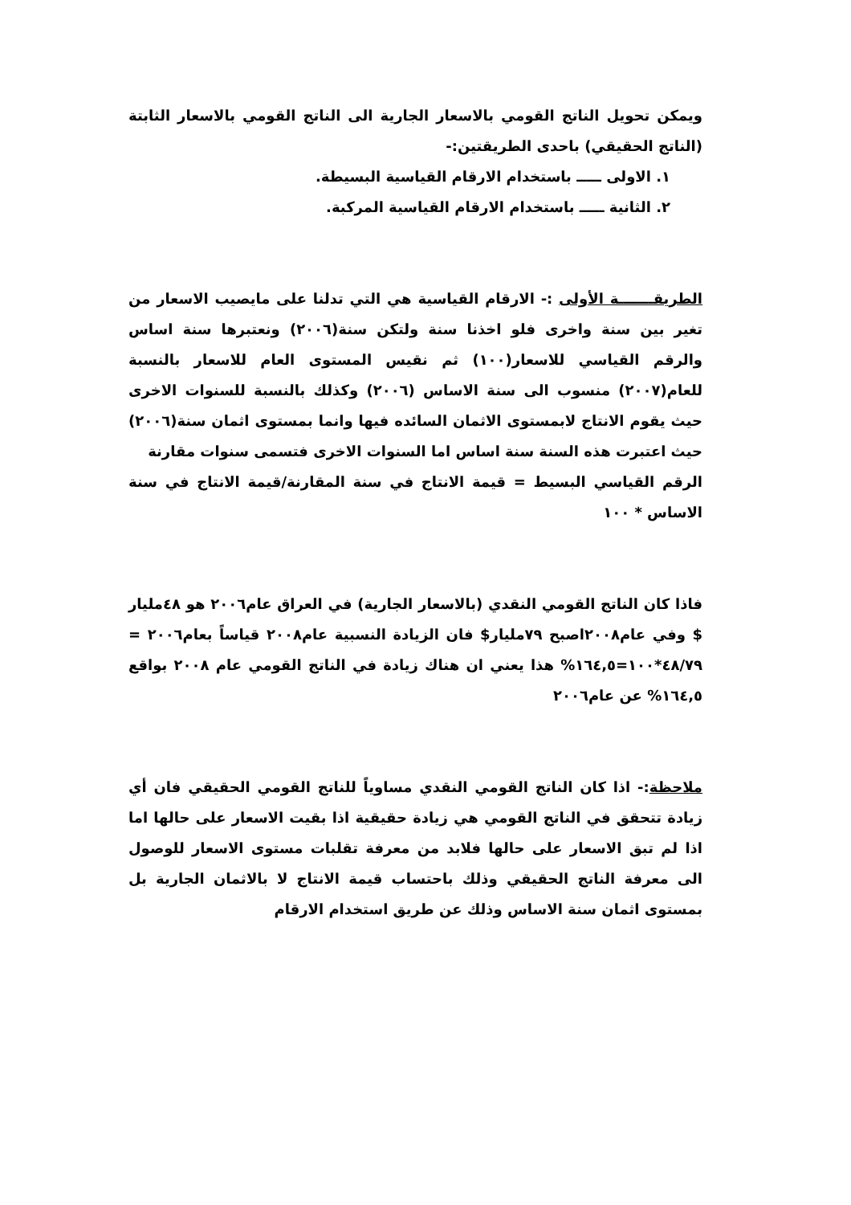ويمكن تحويل الناتج القومي بالاسعار الجارية الى الناتج القومي بالاسعار الثابتة (الناتج الحقيقي) باحدى الطريقتين:-
١. الاولى ـــــ باستخدام الارقام القياسية البسيطة.
٢. الثانية ـــــ باستخدام الارقام القياسية المركبة.
الطريقـــــــة الأولى :- الارقام القياسية هي التي تدلنا على مايصيب الاسعار من تغير بين سنة واخرى فلو اخذنا سنة ولتكن سنة(٢٠٠٦) ونعتبرها سنة اساس والرقم القياسي للاسعار(١٠٠) ثم نقيس المستوى العام للاسعار بالنسبة للعام(٢٠٠٧) منسوب الى سنة الاساس (٢٠٠٦) وكذلك بالنسبة للسنوات الاخرى حيث يقوم الانتاج لابمستوى الاثمان السائده فيها وانما بمستوى اثمان سنة(٢٠٠٦) حيث اعتبرت هذه السنة سنة اساس اما السنوات الاخرى فتسمى سنوات مقارنة
الرقم القياسي البسيط = قيمة الانتاج في سنة المقارنة/قيمة الانتاج في سنة الاساس * ١٠٠
فاذا كان الناتج القومي النقدي (بالاسعار الجارية) في العراق عام٢٠٠٦ هو ٤٨مليار $ وفي عام٢٠٠٨اصبح ٧٩مليار$ فان الزيادة النسبية عام٢٠٠٨ قياساً بعام٢٠٠٦ = ٤٨/٧٩*١٠٠=١٦٤,٥% هذا يعني ان هناك زيادة في الناتج القومي عام ٢٠٠٨ بواقع ١٦٤,٥% عن عام٢٠٠٦
ملاحظة:- اذا كان الناتج القومي النقدي مساوياً للناتج القومي الحقيقي فان أي زيادة تتحقق في الناتج القومي هي زيادة حقيقية اذا بقيت الاسعار على حالها اما اذا لم تبق الاسعار على حالها فلابد من معرفة تقلبات مستوى الاسعار للوصول الى معرفة الناتج الحقيقي وذلك باحتساب قيمة الانتاج لا بالاثمان الجارية بل بمستوى اثمان سنة الاساس وذلك عن طريق استخدام الارقام